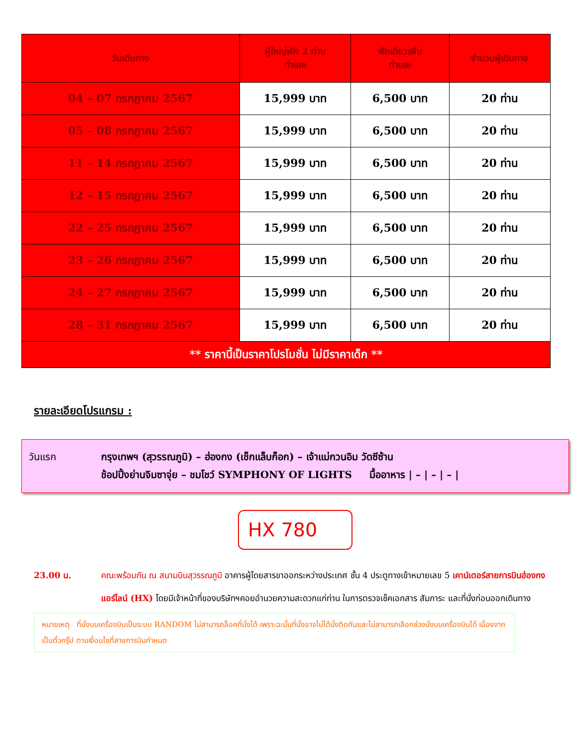| วันเดินทาง | ผู้ใหญ่พัก 2 ท่าน ท่านละ | พักเดี่ยวเพิ่ม ท่านละ | จำนวนผู้เดินทาง |
| --- | --- | --- | --- |
| 04 – 07 กรกฎาคม 2567 | 15,999 บาท | 6,500 บาท | 20 ท่าน |
| 05 – 08 กรกฎาคม 2567 | 15,999 บาท | 6,500 บาท | 20 ท่าน |
| 11 – 14 กรกฎาคม 2567 | 15,999 บาท | 6,500 บาท | 20 ท่าน |
| 12 – 15 กรกฎาคม 2567 | 15,999 บาท | 6,500 บาท | 20 ท่าน |
| 22 – 25 กรกฎาคม 2567 | 15,999 บาท | 6,500 บาท | 20 ท่าน |
| 23 – 26 กรกฎาคม 2567 | 15,999 บาท | 6,500 บาท | 20 ท่าน |
| 24 – 27 กรกฎาคม 2567 | 15,999 บาท | 6,500 บาท | 20 ท่าน |
| 28 – 31 กรกฎาคม 2567 | 15,999 บาท | 6,500 บาท | 20 ท่าน |
| ** ราคานี้เป็นราคาโปรโมชั่น ไม่มีราคาเด็ก ** | | | |
รายละเอียดโปรแกรม :
วันแรก กรุงเทพฯ (สุวรรณภูมิ) – ฮ่องกง (เช็กแล็บก็อก) – เจ้าแม่กวนอิม วัดซีซ้าน
ช้อปปิ้งย่านจิมซาจุ่ย – ชมโชว์ SYMPHONY OF LIGHTS มื้ออาหาร | – | – | – |
HX 780
23.00 น. คณะพร้อมกัน ณ สนามบินสุวรรณภูมิ อาคารผู้โดยสารขาออกระหว่างประเทศ ชั้น 4 ประตูทางเข้าหมายเลข 5 เคาน์เตอร์สายการบินฮ่องกง แอร์ไลน์ (HX) โดยมีเจ้าหน้าที่ของบริษัทฯคอยอำนวยความสะดวกแก่ท่าน ในการตรวจเช็คเอกสาร สัมภาระ และที่นั่งก่อนออกเดินทาง
หมายเหตุ ที่นั่งบนเครื่องบินเป็นระบบ RANDOM ไม่สามารถล็อคที่นั่งได้ เพราะฉะนั้นที่นั่งอาจไม่ได้นั่งติดกันและไม่สามารถเลือกช่วงนั่งบนเครื่องบินได้ เนื่องจากเป็นตั๋วกรุ๊ป ตามเงื่อนไขที่สายการบินกำหนด